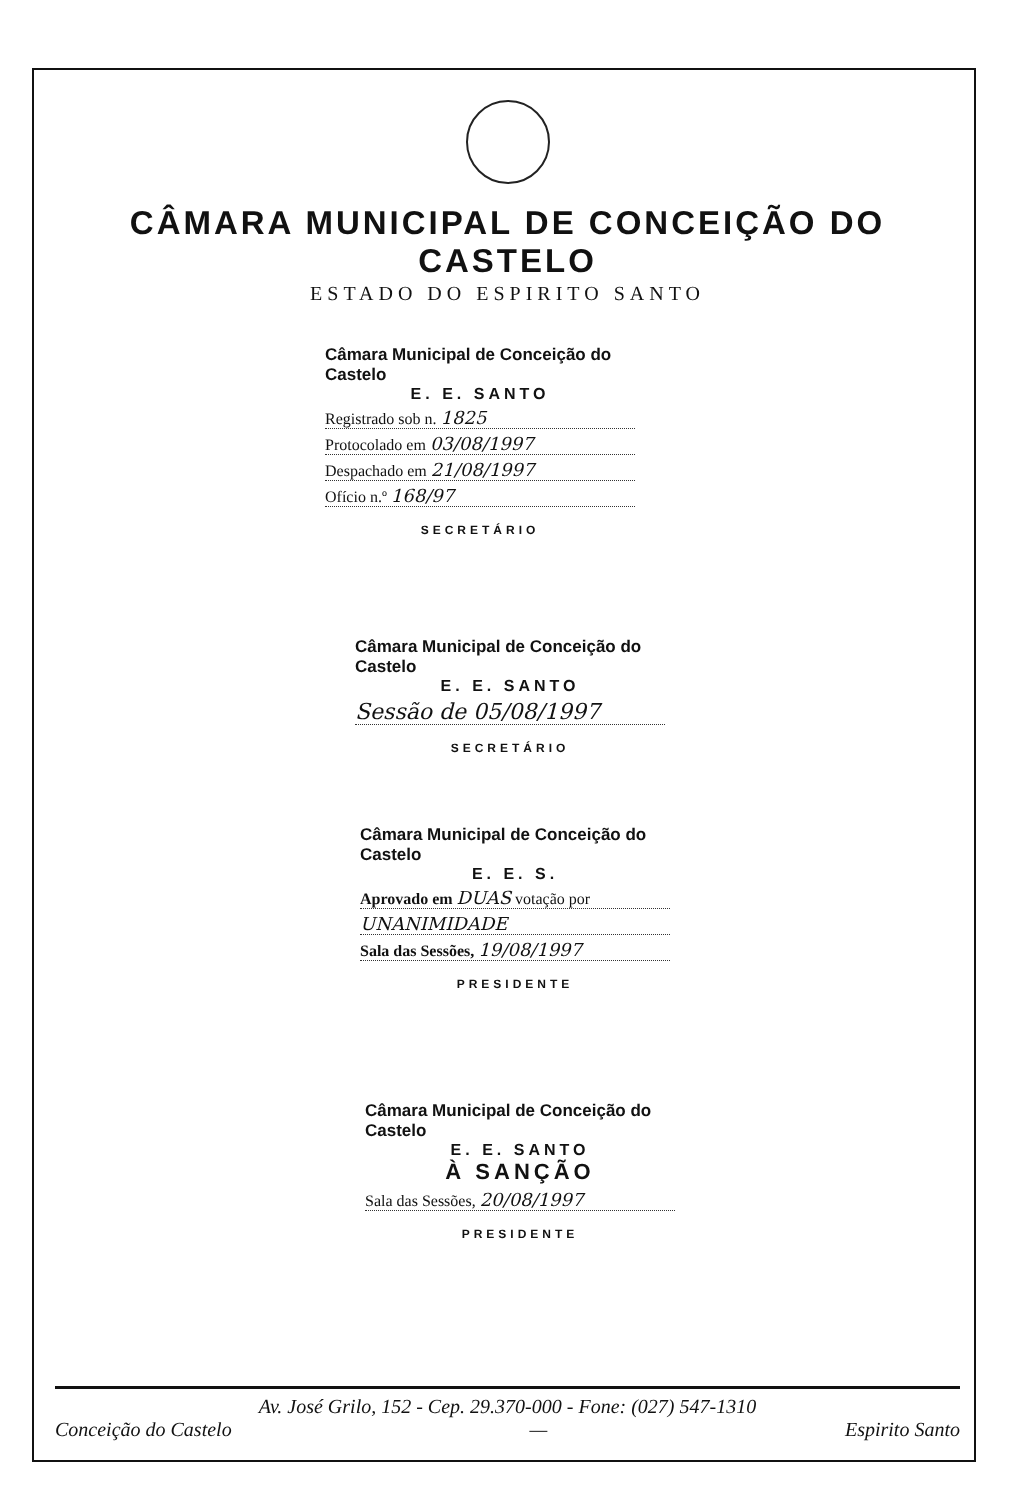CÂMARA MUNICIPAL DE CONCEIÇÃO DO CASTELO
ESTADO DO ESPIRITO SANTO
Câmara Municipal de Conceição do Castelo
E. E. SANTO
Registrado sob n. 1825
Protocolado em 03/08/1997
Despachado em 21/08/1997
Ofício n.º 168/97
SECRETÁRIO
Câmara Municipal de Conceição do Castelo
E. E. SANTO
Sessão de 05/08/1997
SECRETÁRIO
Câmara Municipal de Conceição do Castelo
E. E. S.
Aprovado em DUAS votação por
UNANIMIDADE
Sala das Sessões, 19/08/1997
PRESIDENTE
Câmara Municipal de Conceição do Castelo
E. E. SANTO
À SANÇÃO
Sala das Sessões, 20/08/1997
PRESIDENTE
Av. José Grilo, 152 - Cep. 29.370-000 - Fone: (027) 547-1310
Conceição do Castelo — Espirito Santo